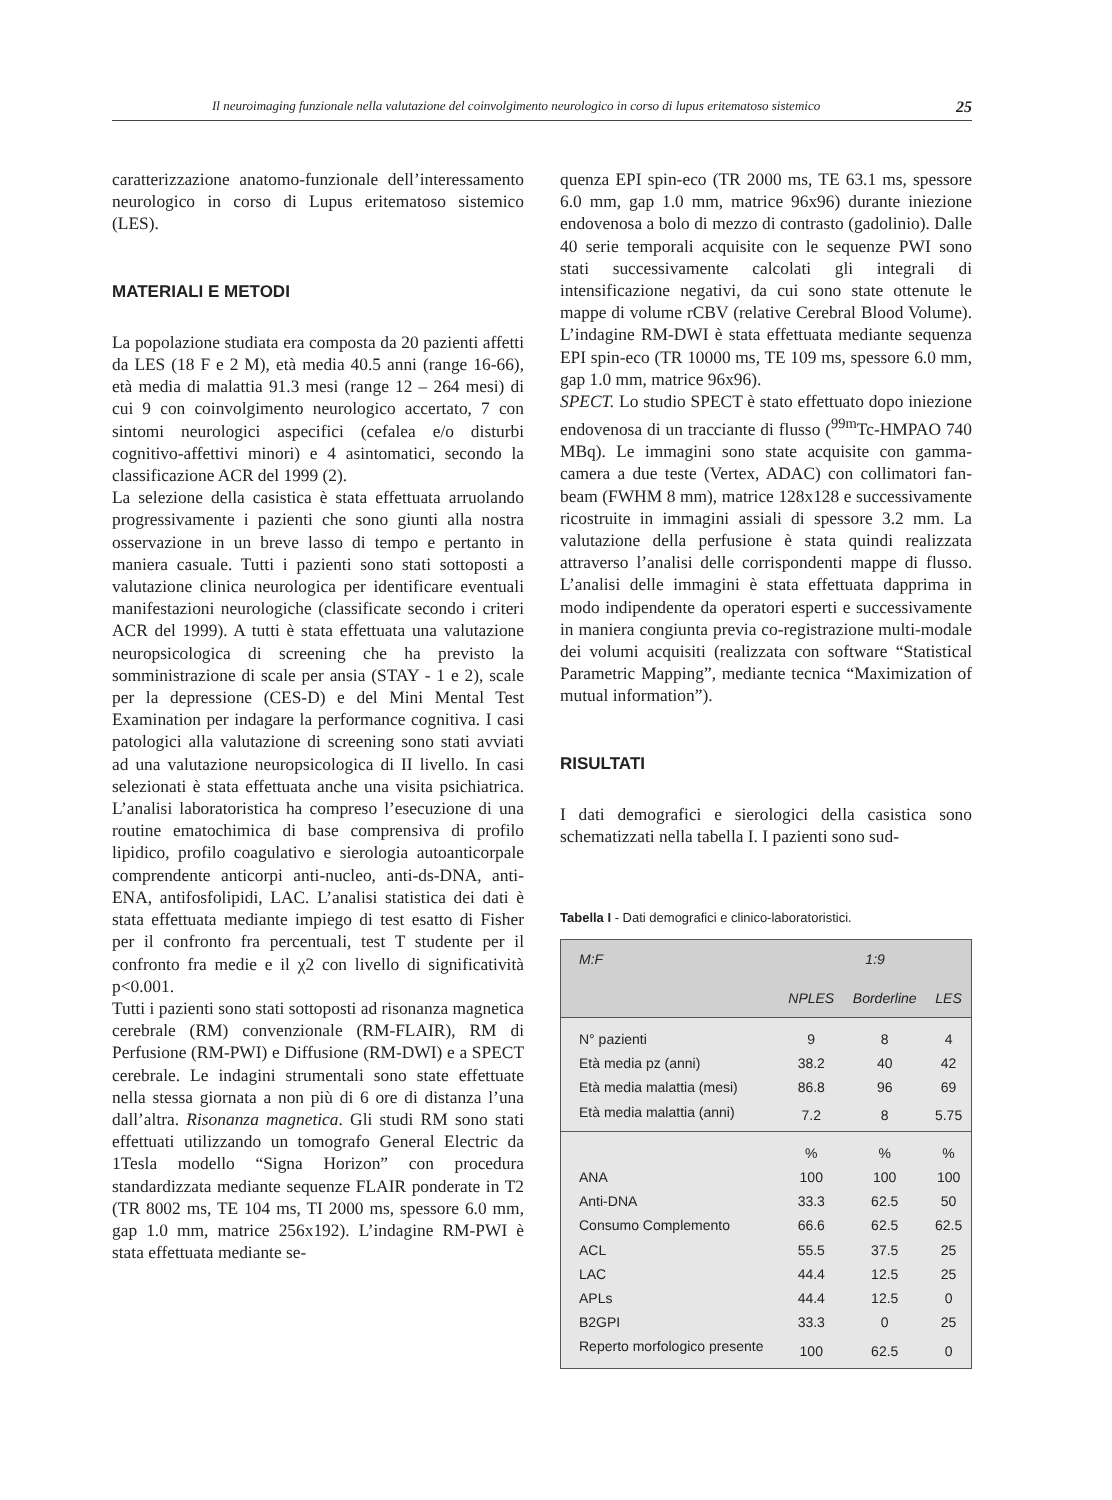Il neuroimaging funzionale nella valutazione del coinvolgimento neurologico in corso di lupus eritematoso sistemico 25
caratterizzazione anatomo-funzionale dell’interessamento neurologico in corso di Lupus eritematoso sistemico (LES).
MATERIALI E METODI
La popolazione studiata era composta da 20 pazienti affetti da LES (18 F e 2 M), età media 40.5 anni (range 16-66), età media di malattia 91.3 mesi (range 12 – 264 mesi) di cui 9 con coinvolgimento neurologico accertato, 7 con sintomi neurologici aspecifici (cefalea e/o disturbi cognitivo-affettivi minori) e 4 asintomatici, secondo la classificazione ACR del 1999 (2).
La selezione della casistica è stata effettuata arruolando progressivamente i pazienti che sono giunti alla nostra osservazione in un breve lasso di tempo e pertanto in maniera casuale. Tutti i pazienti sono stati sottoposti a valutazione clinica neurologica per identificare eventuali manifestazioni neurologiche (classificate secondo i criteri ACR del 1999). A tutti è stata effettuata una valutazione neuropsicologica di screening che ha previsto la somministrazione di scale per ansia (STAY - 1 e 2), scale per la depressione (CES-D) e del Mini Mental Test Examination per indagare la performance cognitiva. I casi patologici alla valutazione di screening sono stati avviati ad una valutazione neuropsicologica di II livello. In casi selezionati è stata effettuata anche una visita psichiatrica. L’analisi laboratoristica ha compreso l’esecuzione di una routine ematochimica di base comprensiva di profilo lipidico, profilo coagulativo e sierologia autoanticorpale comprendente anticorpi anti-nucleo, anti-ds-DNA, anti-ENA, antifosfolipidi, LAC. L’analisi statistica dei dati è stata effettuata mediante impiego di test esatto di Fisher per il confronto fra percentuali, test T studente per il confronto fra medie e il χ2 con livello di significatività p<0.001.
Tutti i pazienti sono stati sottoposti ad risonanza magnetica cerebrale (RM) convenzionale (RM-FLAIR), RM di Perfusione (RM-PWI) e Diffusione (RM-DWI) e a SPECT cerebrale. Le indagini strumentali sono state effettuate nella stessa giornata a non più di 6 ore di distanza l’una dall’altra. Risonanza magnetica. Gli studi RM sono stati effettuati utilizzando un tomografo General Electric da 1Tesla modello “Signa Horizon” con procedura standardizzata mediante sequenze FLAIR ponderate in T2 (TR 8002 ms, TE 104 ms, TI 2000 ms, spessore 6.0 mm, gap 1.0 mm, matrice 256x192). L’indagine RM-PWI è stata effettuata mediante se-
quenza EPI spin-eco (TR 2000 ms, TE 63.1 ms, spessore 6.0 mm, gap 1.0 mm, matrice 96x96) durante iniezione endovenosa a bolo di mezzo di contrasto (gadolinio). Dalle 40 serie temporali acquisite con le sequenze PWI sono stati successivamente calcolati gli integrali di intensificazione negativi, da cui sono state ottenute le mappe di volume rCBV (relative Cerebral Blood Volume). L’indagine RM-DWI è stata effettuata mediante sequenza EPI spin-eco (TR 10000 ms, TE 109 ms, spessore 6.0 mm, gap 1.0 mm, matrice 96x96).
SPECT. Lo studio SPECT è stato effettuato dopo iniezione endovenosa di un tracciante di flusso (<sup>99m</sup>Tc-HMPAO 740 MBq). Le immagini sono state acquisite con gamma-camera a due teste (Vertex, ADAC) con collimatori fan-beam (FWHM 8 mm), matrice 128x128 e successivamente ricostruite in immagini assiali di spessore 3.2 mm. La valutazione della perfusione è stata quindi realizzata attraverso l’analisi delle corrispondenti mappe di flusso. L’analisi delle immagini è stata effettuata dapprima in modo indipendente da operatori esperti e successivamente in maniera congiunta previa co-registrazione multi-modale dei volumi acquisiti (realizzata con software “Statistical Parametric Mapping”, mediante tecnica “Maximization of mutual information”).
RISULTATI
I dati demografici e sierologici della casistica sono schematizzati nella tabella I. I pazienti sono sud-
Tabella I - Dati demografici e clinico-laboratoristici.
| M:F | 1:9 | | |
| | NPLES | Borderline | LES |
| N° pazienti | 9 | 8 | 4 |
| Età media pz (anni) | 38.2 | 40 | 42 |
| Età media malattia (mesi) | 86.8 | 96 | 69 |
| Età media malattia (anni) | 7.2 | 8 | 5.75 |
| | % | % | % |
| ANA | 100 | 100 | 100 |
| Anti-DNA | 33.3 | 62.5 | 50 |
| Consumo Complemento | 66.6 | 62.5 | 62.5 |
| ACL | 55.5 | 37.5 | 25 |
| LAC | 44.4 | 12.5 | 25 |
| APLs | 44.4 | 12.5 | 0 |
| B2GPI | 33.3 | 0 | 25 |
| Reperto morfologico presente | 100 | 62.5 | 0 |